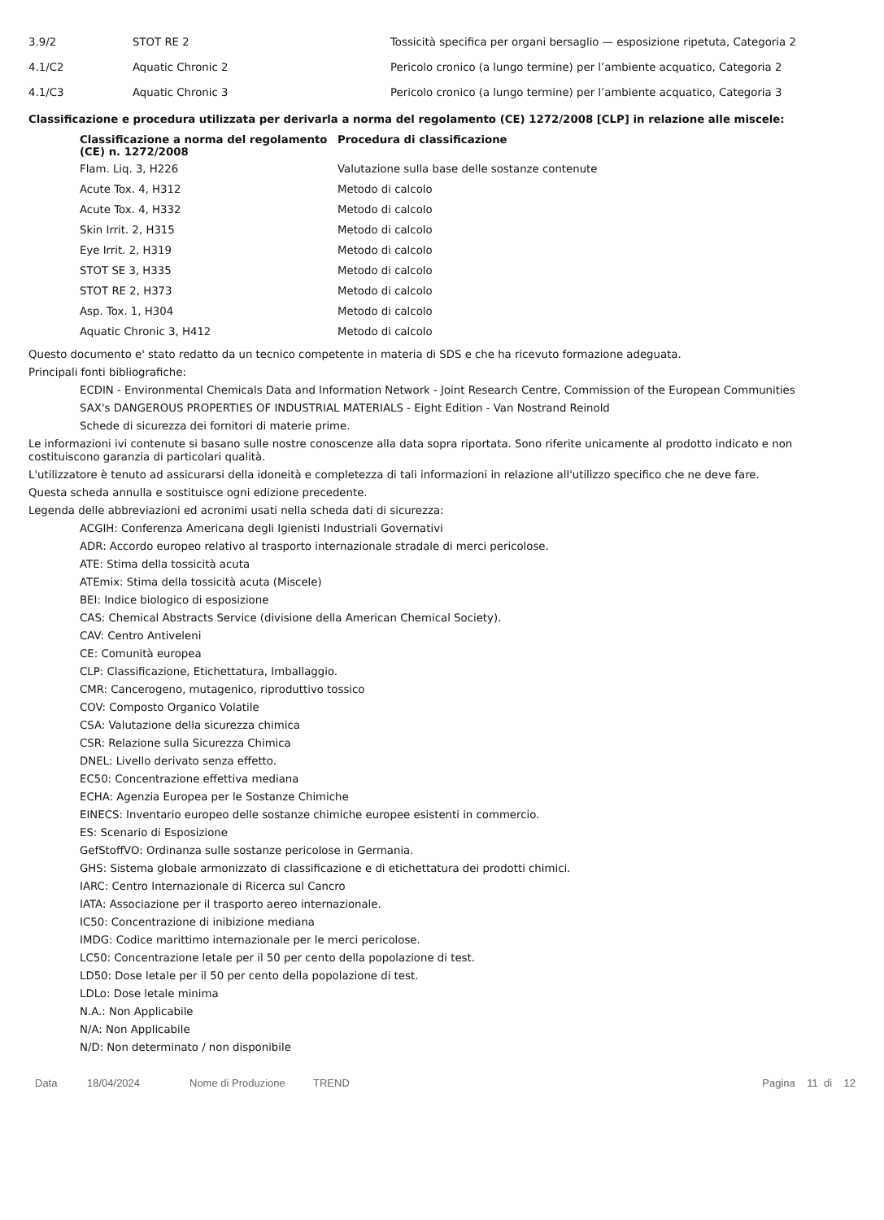| 3.9/2 | STOT RE 2 | Tossicità specifica per organi bersaglio — esposizione ripetuta, Categoria 2 |
| 4.1/C2 | Aquatic Chronic 2 | Pericolo cronico (a lungo termine) per l’ambiente acquatico, Categoria 2 |
| 4.1/C3 | Aquatic Chronic 3 | Pericolo cronico (a lungo termine) per l’ambiente acquatico, Categoria 3 |
Classificazione e procedura utilizzata per derivarla a norma del regolamento (CE) 1272/2008 [CLP] in relazione alle miscele:
| Classificazione a norma del regolamento (CE) n. 1272/2008 | Procedura di classificazione |
| --- | --- |
| Flam. Liq. 3, H226 | Valutazione sulla base delle sostanze contenute |
| Acute Tox. 4, H312 | Metodo di calcolo |
| Acute Tox. 4, H332 | Metodo di calcolo |
| Skin Irrit. 2, H315 | Metodo di calcolo |
| Eye Irrit. 2, H319 | Metodo di calcolo |
| STOT SE 3, H335 | Metodo di calcolo |
| STOT RE 2, H373 | Metodo di calcolo |
| Asp. Tox. 1, H304 | Metodo di calcolo |
| Aquatic Chronic 3, H412 | Metodo di calcolo |
Questo documento e' stato redatto da un tecnico competente in materia di SDS e che ha ricevuto formazione adeguata.
Principali fonti bibliografiche:
ECDIN - Environmental Chemicals Data and Information Network - Joint Research Centre, Commission of the European Communities
SAX's DANGEROUS PROPERTIES OF INDUSTRIAL MATERIALS - Eight Edition - Van Nostrand Reinold
Schede di sicurezza dei fornitori di materie prime.
Le informazioni ivi contenute si basano sulle nostre conoscenze alla data sopra riportata. Sono riferite unicamente al prodotto indicato e non costituiscono garanzia di particolari qualità.
L'utilizzatore è tenuto ad assicurarsi della idoneità e completezza di tali informazioni in relazione all'utilizzo specifico che ne deve fare.
Questa scheda annulla e sostituisce ogni edizione precedente.
Legenda delle abbreviazioni ed acronimi usati nella scheda dati di sicurezza:
ACGIH: Conferenza Americana degli Igienisti Industriali Governativi
ADR: Accordo europeo relativo al trasporto internazionale stradale di merci pericolose.
ATE: Stima della tossicità acuta
ATEmix: Stima della tossicità acuta (Miscele)
BEI: Indice biologico di esposizione
CAS: Chemical Abstracts Service (divisione della American Chemical Society).
CAV: Centro Antiveleni
CE: Comunità europea
CLP: Classificazione, Etichettatura, Imballaggio.
CMR: Cancerogeno, mutagenico, riproduttivo tossico
COV: Composto Organico Volatile
CSA: Valutazione della sicurezza chimica
CSR: Relazione sulla Sicurezza Chimica
DNEL: Livello derivato senza effetto.
EC50: Concentrazione effettiva mediana
ECHA: Agenzia Europea per le Sostanze Chimiche
EINECS: Inventario europeo delle sostanze chimiche europee esistenti in commercio.
ES: Scenario di Esposizione
GefStoffVO: Ordinanza sulle sostanze pericolose in Germania.
GHS: Sistema globale armonizzato di classificazione e di etichettatura dei prodotti chimici.
IARC: Centro Internazionale di Ricerca sul Cancro
IATA: Associazione per il trasporto aereo internazionale.
IC50: Concentrazione di inibizione mediana
IMDG: Codice marittimo internazionale per le merci pericolose.
LC50: Concentrazione letale per il 50 per cento della popolazione di test.
LD50: Dose letale per il 50 per cento della popolazione di test.
LDLo: Dose letale minima
N.A.: Non Applicabile
N/A: Non Applicabile
N/D: Non determinato / non disponibile
Data 18/04/2024 Nome di Produzione TREND Pagina 11 di 12